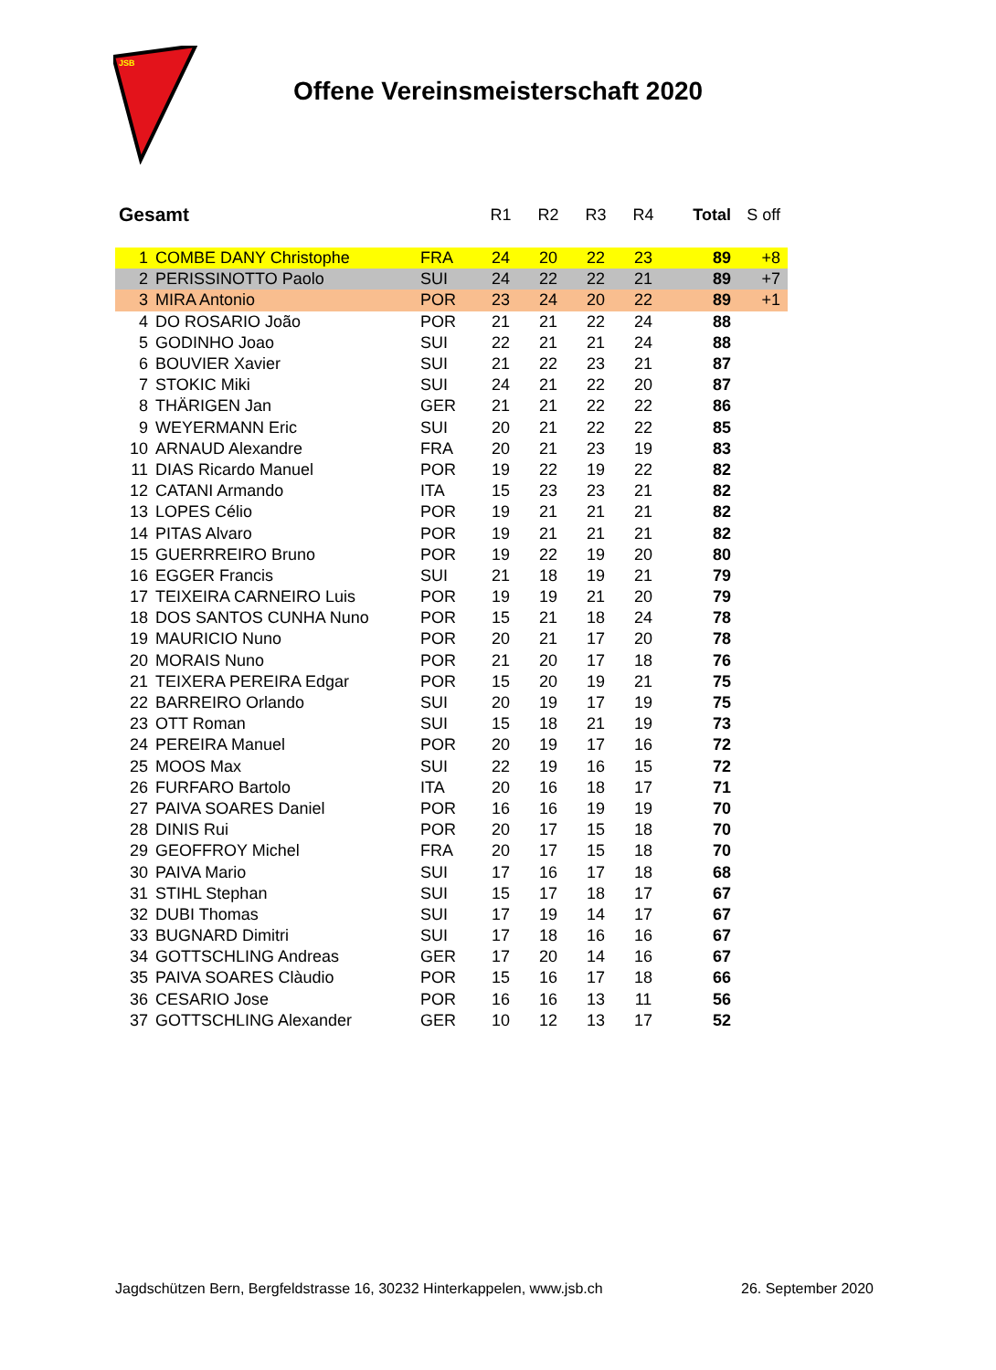JSB
Offene Vereinsmeisterschaft 2020
| Gesamt | | | R1 | R2 | R3 | R4 | Total | S off |
| --- | --- | --- | --- | --- | --- | --- | --- | --- |
| 1 | COMBE DANY Christophe | FRA | 24 | 20 | 22 | 23 | 89 | +8 |
| 2 | PERISSINOTTO Paolo | SUI | 24 | 22 | 22 | 21 | 89 | +7 |
| 3 | MIRA Antonio | POR | 23 | 24 | 20 | 22 | 89 | +1 |
| 4 | DO ROSARIO João | POR | 21 | 21 | 22 | 24 | 88 | |
| 5 | GODINHO Joao | SUI | 22 | 21 | 21 | 24 | 88 | |
| 6 | BOUVIER Xavier | SUI | 21 | 22 | 23 | 21 | 87 | |
| 7 | STOKIC Miki | SUI | 24 | 21 | 22 | 20 | 87 | |
| 8 | THÄRIGEN Jan | GER | 21 | 21 | 22 | 22 | 86 | |
| 9 | WEYERMANN Eric | SUI | 20 | 21 | 22 | 22 | 85 | |
| 10 | ARNAUD Alexandre | FRA | 20 | 21 | 23 | 19 | 83 | |
| 11 | DIAS Ricardo Manuel | POR | 19 | 22 | 19 | 22 | 82 | |
| 12 | CATANI Armando | ITA | 15 | 23 | 23 | 21 | 82 | |
| 13 | LOPES Célio | POR | 19 | 21 | 21 | 21 | 82 | |
| 14 | PITAS Alvaro | POR | 19 | 21 | 21 | 21 | 82 | |
| 15 | GUERRREIRO Bruno | POR | 19 | 22 | 19 | 20 | 80 | |
| 16 | EGGER Francis | SUI | 21 | 18 | 19 | 21 | 79 | |
| 17 | TEIXEIRA CARNEIRO Luis | POR | 19 | 19 | 21 | 20 | 79 | |
| 18 | DOS SANTOS CUNHA Nuno | POR | 15 | 21 | 18 | 24 | 78 | |
| 19 | MAURICIO Nuno | POR | 20 | 21 | 17 | 20 | 78 | |
| 20 | MORAIS Nuno | POR | 21 | 20 | 17 | 18 | 76 | |
| 21 | TEIXERA PEREIRA Edgar | POR | 15 | 20 | 19 | 21 | 75 | |
| 22 | BARREIRO Orlando | SUI | 20 | 19 | 17 | 19 | 75 | |
| 23 | OTT Roman | SUI | 15 | 18 | 21 | 19 | 73 | |
| 24 | PEREIRA Manuel | POR | 20 | 19 | 17 | 16 | 72 | |
| 25 | MOOS Max | SUI | 22 | 19 | 16 | 15 | 72 | |
| 26 | FURFARO Bartolo | ITA | 20 | 16 | 18 | 17 | 71 | |
| 27 | PAIVA SOARES Daniel | POR | 16 | 16 | 19 | 19 | 70 | |
| 28 | DINIS Rui | POR | 20 | 17 | 15 | 18 | 70 | |
| 29 | GEOFFROY Michel | FRA | 20 | 17 | 15 | 18 | 70 | |
| 30 | PAIVA Mario | SUI | 17 | 16 | 17 | 18 | 68 | |
| 31 | STIHL Stephan | SUI | 15 | 17 | 18 | 17 | 67 | |
| 32 | DUBI Thomas | SUI | 17 | 19 | 14 | 17 | 67 | |
| 33 | BUGNARD Dimitri | SUI | 17 | 18 | 16 | 16 | 67 | |
| 34 | GOTTSCHLING Andreas | GER | 17 | 20 | 14 | 16 | 67 | |
| 35 | PAIVA SOARES Clàudio | POR | 15 | 16 | 17 | 18 | 66 | |
| 36 | CESARIO Jose | POR | 16 | 16 | 13 | 11 | 56 | |
| 37 | GOTTSCHLING Alexander | GER | 10 | 12 | 13 | 17 | 52 | |
Jagdschützen Bern, Bergfeldstrasse 16, 30232 Hinterkappelen, www.jsb.ch 26. September 2020